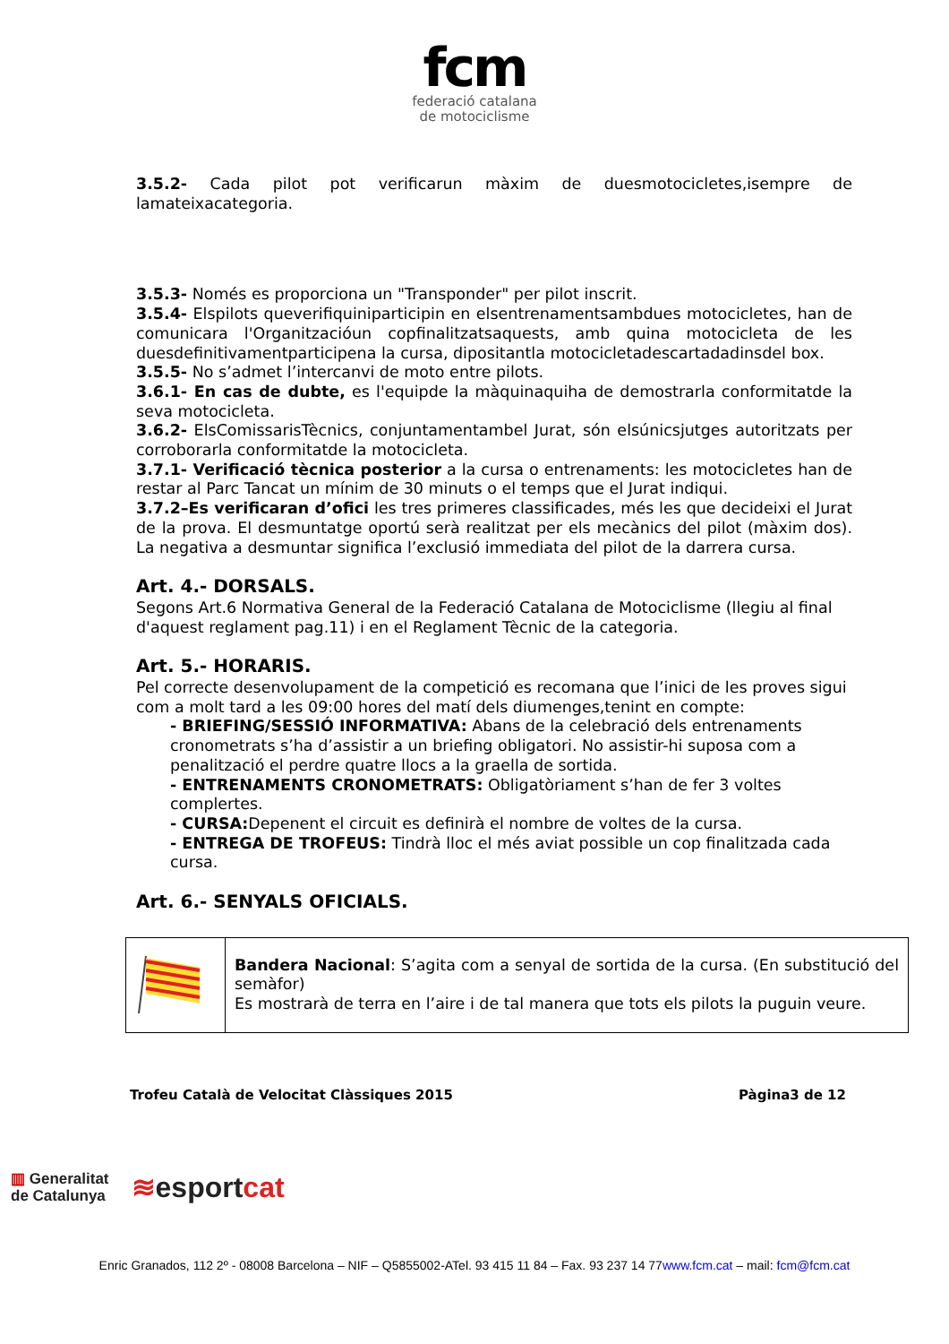fcm
federació catalana
de motociclisme
3.5.2- Cada pilot pot verificarun màxim de duesmotocicletes,isempre de lamateixacategoria.
3.5.3- Només es proporciona un "Transponder" per pilot inscrit.
3.5.4- Elspilots queverifiquiniparticipin en elsentrenamentsambdues motocicletes, han de comunicara l'Organitzacióun copfinalitzatsaquests, amb quina motocicleta de les duesdefinitivamentparticipena la cursa, dipositantla motocicletadescartadadinsdel box.
3.5.5- No s’admet l’intercanvi de moto entre pilots.
3.6.1- En cas de dubte, es l'equipde la màquinaquiha de demostrarla conformitatde la seva motocicleta.
3.6.2- ElsComissarisTècnics, conjuntamentambel Jurat, són elsúnicsjutges autoritzats per corroborarla conformitatde la motocicleta.
3.7.1- Verificació tècnica posterior a la cursa o entrenaments: les motocicletes han de restar al Parc Tancat un mínim de 30 minuts o el temps que el Jurat indiqui.
3.7.2–Es verificaran d’ofici les tres primeres classificades, més les que decideixi el Jurat de la prova. El desmuntatge oportú serà realitzat per els mecànics del pilot (màxim dos). La negativa a desmuntar significa l’exclusió immediata del pilot de la darrera cursa.
Art. 4.- DORSALS.
Segons Art.6 Normativa General de la Federació Catalana de Motociclisme (llegiu al final d'aquest reglament pag.11) i en el Reglament Tècnic de la categoria.
Art. 5.- HORARIS.
Pel correcte desenvolupament de la competició es recomana que l’inici de les proves sigui com a molt tard a les 09:00 hores del matí dels diumenges,tenint en compte:
- BRIEFING/SESSIÓ INFORMATIVA: Abans de la celebració dels entrenaments cronometrats s’ha d’assistir a un briefing obligatori. No assistir-hi suposa com a penalització el perdre quatre llocs a la graella de sortida.
- ENTRENAMENTS CRONOMETRATS: Obligatòriament s’han de fer 3 voltes complertes.
- CURSA: Depenent el circuit es definirà el nombre de voltes de la cursa.
- ENTREGA DE TROFEUS: Tindrà lloc el més aviat possible un cop finalitzada cada cursa.
Art. 6.- SENYALS OFICIALS.
| | Bandera Nacional : S’agita com a senyal de sortida de la cursa. (En substitució del semàfor) Es mostrarà de terra en l’aire i de tal manera que tots els pilots la puguin veure. |
Trofeu Català de Velocitat Clàssiques 2015 Pàgina3 de 12
▥ Generalitat
de Catalunya
≋esportcat
Enric Granados, 112 2º - 08008 Barcelona – NIF – Q5855002-ATel. 93 415 11 84 – Fax. 93 237 14 77www.fcm.cat – mail: fcm@fcm.cat